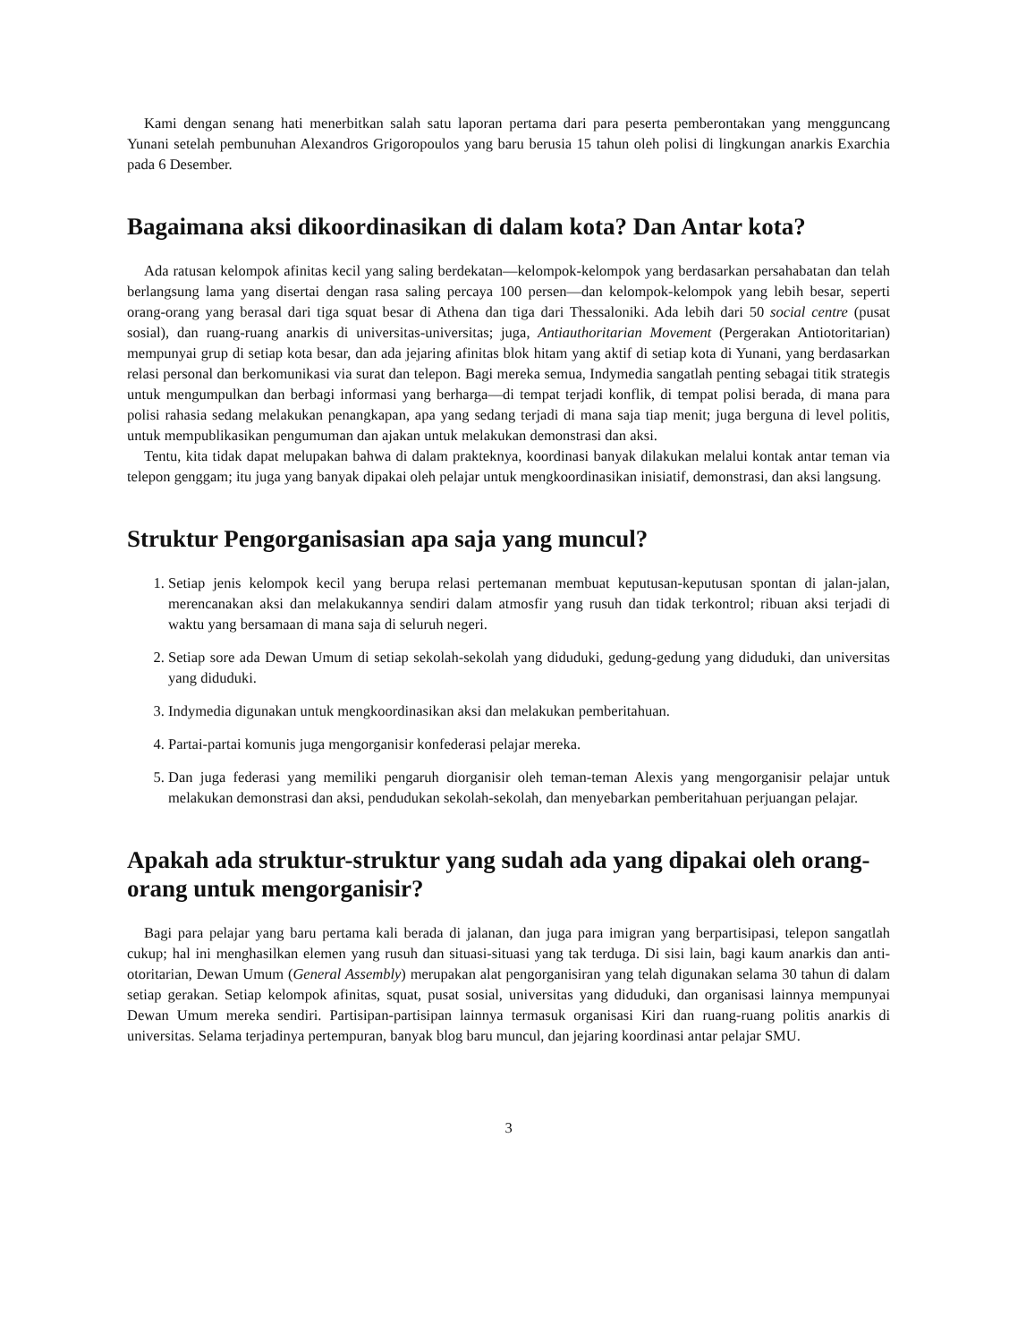Kami dengan senang hati menerbitkan salah satu laporan pertama dari para peserta pemberontakan yang mengguncang Yunani setelah pembunuhan Alexandros Grigoropoulos yang baru berusia 15 tahun oleh polisi di lingkungan anarkis Exarchia pada 6 Desember.
Bagaimana aksi dikoordinasikan di dalam kota? Dan Antar kota?
Ada ratusan kelompok afinitas kecil yang saling berdekatan—kelompok-kelompok yang berdasarkan persahabatan dan telah berlangsung lama yang disertai dengan rasa saling percaya 100 persen—dan kelompok-kelompok yang lebih besar, seperti orang-orang yang berasal dari tiga squat besar di Athena dan tiga dari Thessaloniki. Ada lebih dari 50 social centre (pusat sosial), dan ruang-ruang anarkis di universitas-universitas; juga, Antiauthoritarian Movement (Pergerakan Antiotoritarian) mempunyai grup di setiap kota besar, dan ada jejaring afinitas blok hitam yang aktif di setiap kota di Yunani, yang berdasarkan relasi personal dan berkomunikasi via surat dan telepon. Bagi mereka semua, Indymedia sangatlah penting sebagai titik strategis untuk mengumpulkan dan berbagi informasi yang berharga—di tempat terjadi konflik, di tempat polisi berada, di mana para polisi rahasia sedang melakukan penangkapan, apa yang sedang terjadi di mana saja tiap menit; juga berguna di level politis, untuk mempublikasikan pengumuman dan ajakan untuk melakukan demonstrasi dan aksi.
Tentu, kita tidak dapat melupakan bahwa di dalam prakteknya, koordinasi banyak dilakukan melalui kontak antar teman via telepon genggam; itu juga yang banyak dipakai oleh pelajar untuk mengkoordinasikan inisiatif, demonstrasi, dan aksi langsung.
Struktur Pengorganisasian apa saja yang muncul?
1. Setiap jenis kelompok kecil yang berupa relasi pertemanan membuat keputusan-keputusan spontan di jalan-jalan, merencanakan aksi dan melakukannya sendiri dalam atmosfir yang rusuh dan tidak terkontrol; ribuan aksi terjadi di waktu yang bersamaan di mana saja di seluruh negeri.
2. Setiap sore ada Dewan Umum di setiap sekolah-sekolah yang diduduki, gedung-gedung yang diduduki, dan universitas yang diduduki.
3. Indymedia digunakan untuk mengkoordinasikan aksi dan melakukan pemberitahuan.
4. Partai-partai komunis juga mengorganisir konfederasi pelajar mereka.
5. Dan juga federasi yang memiliki pengaruh diorganisir oleh teman-teman Alexis yang mengorganisir pelajar untuk melakukan demonstrasi dan aksi, pendudukan sekolah-sekolah, dan menyebarkan pemberitahuan perjuangan pelajar.
Apakah ada struktur-struktur yang sudah ada yang dipakai oleh orang-orang untuk mengorganisir?
Bagi para pelajar yang baru pertama kali berada di jalanan, dan juga para imigran yang berpartisipasi, telepon sangatlah cukup; hal ini menghasilkan elemen yang rusuh dan situasi-situasi yang tak terduga. Di sisi lain, bagi kaum anarkis dan anti-otoritarian, Dewan Umum (General Assembly) merupakan alat pengorganisiran yang telah digunakan selama 30 tahun di dalam setiap gerakan. Setiap kelompok afinitas, squat, pusat sosial, universitas yang diduduki, dan organisasi lainnya mempunyai Dewan Umum mereka sendiri. Partisipan-partisipan lainnya termasuk organisasi Kiri dan ruang-ruang politis anarkis di universitas. Selama terjadinya pertempuran, banyak blog baru muncul, dan jejaring koordinasi antar pelajar SMU.
3